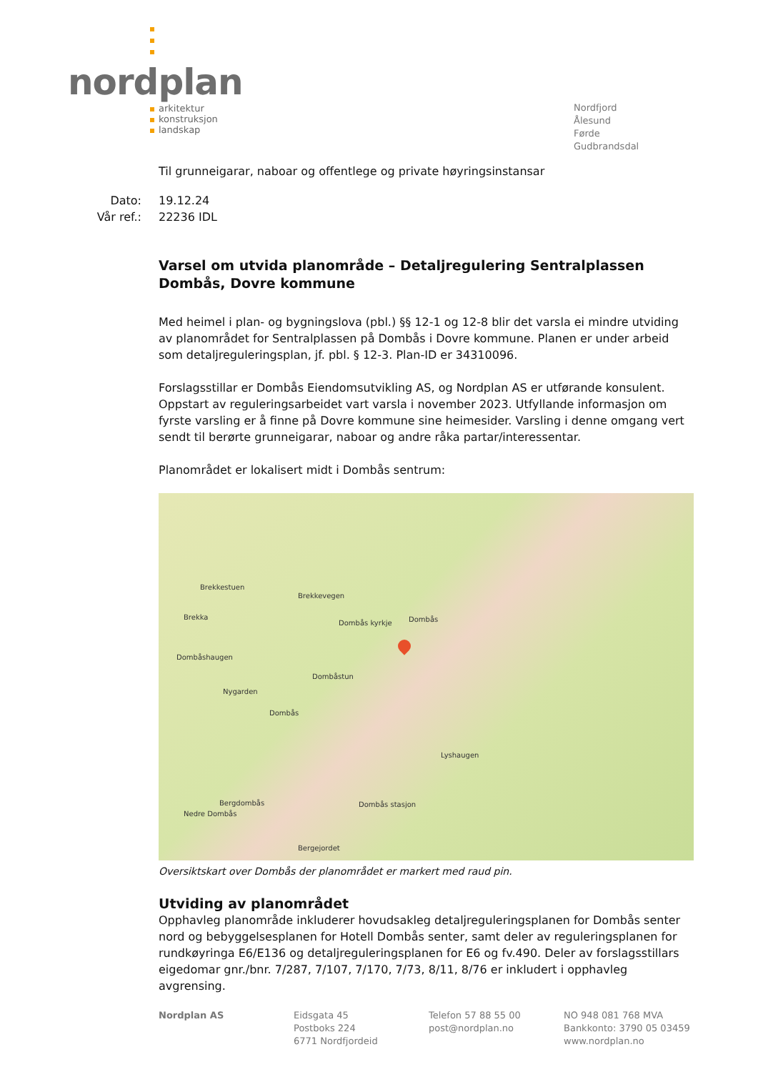nordplan
arkitektur
konstruksjon
landskap
Nordfjord
Ålesund
Førde
Gudbrandsdal
Til grunneigarar, naboar og offentlege og private høyringsinstansar
Dato:
Vår ref.:
19.12.24
22236 IDL
Varsel om utvida planområde – Detaljregulering Sentralplassen Dombås, Dovre kommune
Med heimel i plan- og bygningslova (pbl.) §§ 12-1 og 12-8 blir det varsla ei mindre utviding av planområdet for Sentralplassen på Dombås i Dovre kommune. Planen er under arbeid som detaljreguleringsplan, jf. pbl. § 12-3. Plan-ID er 34310096.
Forslagsstillar er Dombås Eiendomsutvikling AS, og Nordplan AS er utførande konsulent. Oppstart av reguleringsarbeidet vart varsla i november 2023. Utfyllande informasjon om fyrste varsling er å finne på Dovre kommune sine heimesider. Varsling i denne omgang vert sendt til berørte grunneigarar, naboar og andre råka partar/interessentar.
Planområdet er lokalisert midt i Dombås sentrum:
Brekkestuen
Brekka
Brekkevegen
Dombås kyrkje Dombås
Dombåshaugen
Dombåstun
Nygarden
Dombås
Lyshaugen
Bergdombås
Nedre Dombås
Dombås stasjon
Bergejordet
Oversiktskart over Dombås der planområdet er markert med raud pin.
Utviding av planområdet
Opphavleg planområde inkluderer hovudsakleg detaljreguleringsplanen for Dombås senter nord og bebyggelsesplanen for Hotell Dombås senter, samt deler av reguleringsplanen for rundkøyringa E6/E136 og detaljreguleringsplanen for E6 og fv.490. Deler av forslagsstillars eigedomar gnr./bnr. 7/287, 7/107, 7/170, 7/73, 8/11, 8/76 er inkludert i opphavleg avgrensing.
Nordplan AS Eidsgata 45
Postboks 224
6771 Nordfjordeid
Telefon 57 88 55 00
post@nordplan.no
NO 948 081 768 MVA
Bankkonto: 3790 05 03459
www.nordplan.no